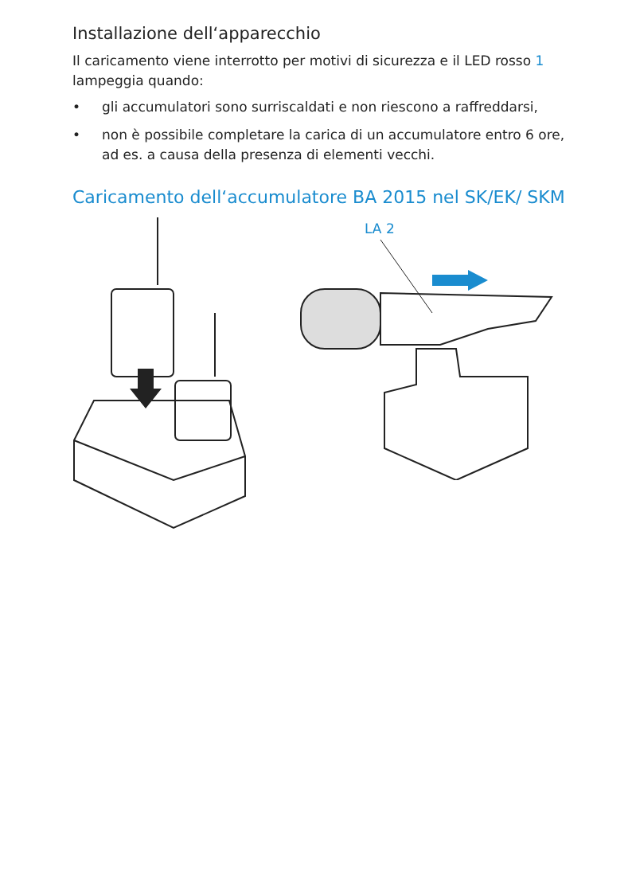Installazione dell‘apparecchio
Il caricamento viene interrotto per motivi di sicurezza e il LED rosso 1 lampeggia quando:
• gli accumulatori sono surriscaldati e non riescono a raf­freddarsi,
• non è possibile completare la carica di un accumulatore entro 6 ore, ad es. a causa della presenza di elementi vecchi.
Caricamento dell‘accumulatore BA 2015 nel SK/EK/ SKM
LA 2